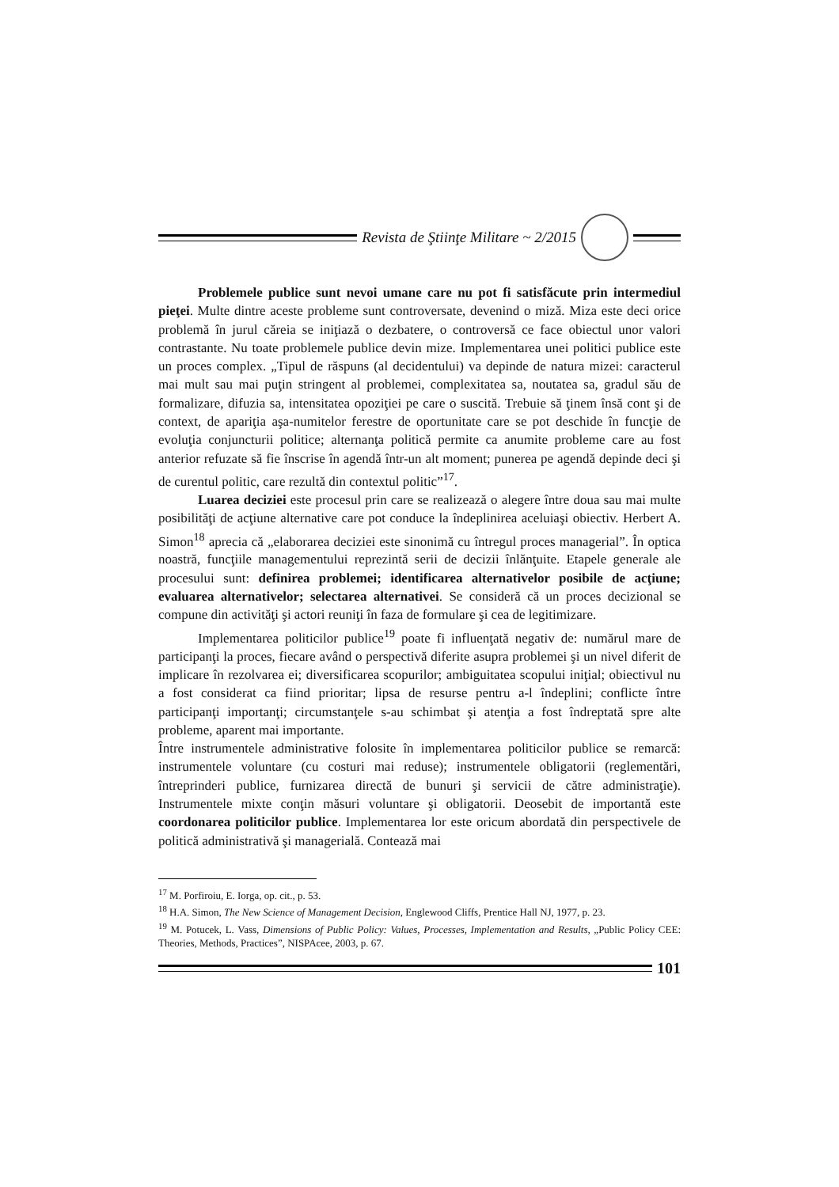Revista de Ştiinţe Militare ~ 2/2015
Problemele publice sunt nevoi umane care nu pot fi satisfăcute prin intermediul pieţei. Multe dintre aceste probleme sunt controversate, devenind o miză. Miza este deci orice problemă în jurul căreia se iniţiază o dezbatere, o controversă ce face obiectul unor valori contrastante. Nu toate problemele publice devin mize. Implementarea unei politici publice este un proces complex. „Tipul de răspuns (al decidentului) va depinde de natura mizei: caracterul mai mult sau mai puţin stringent al problemei, complexitatea sa, noutatea sa, gradul său de formalizare, difuzia sa, intensitatea opoziţiei pe care o suscită. Trebuie să ţinem însă cont şi de context, de apariţia aşa-numitelor ferestre de oportunitate care se pot deschide în funcţie de evoluţia conjuncturii politice; alternanţa politică permite ca anumite probleme care au fost anterior refuzate să fie înscrise în agendă într-un alt moment; punerea pe agendă depinde deci şi de curentul politic, care rezultă din contextul politic”<sup>17</sup>.
Luarea deciziei este procesul prin care se realizează o alegere între doua sau mai multe posibilităţi de acţiune alternative care pot conduce la îndeplinirea aceluiaşi obiectiv. Herbert A. Simon<sup>18</sup> aprecia că „elaborarea deciziei este sinonimă cu întregul proces managerial”. În optica noastră, funcţiile managementului reprezintă serii de decizii înlănţuite. Etapele generale ale procesului sunt: definirea problemei; identificarea alternativelor posibile de acţiune; evaluarea alternativelor; selectarea alternativei. Se consideră că un proces decizional se compune din activităţi şi actori reuniţi în faza de formulare şi cea de legitimizare.
Implementarea politicilor publice<sup>19</sup> poate fi influenţată negativ de: numărul mare de participanţi la proces, fiecare având o perspectivă diferite asupra problemei şi un nivel diferit de implicare în rezolvarea ei; diversificarea scopurilor; ambiguitatea scopului iniţial; obiectivul nu a fost considerat ca fiind prioritar; lipsa de resurse pentru a-l îndeplini; conflicte între participanţi importanţi; circumstanţele s-au schimbat şi atenţia a fost îndreptată spre alte probleme, aparent mai importante.
Între instrumentele administrative folosite în implementarea politicilor publice se remarcă: instrumentele voluntare (cu costuri mai reduse); instrumentele obligatorii (reglementări, întreprinderi publice, furnizarea directă de bunuri şi servicii de către administraţie). Instrumentele mixte conţin măsuri voluntare şi obligatorii. Deosebit de importantă este coordonarea politicilor publice. Implementarea lor este oricum abordată din perspectivele de politică administrativă şi managerială. Contează mai
<sup>17</sup> M. Porfiroiu, E. Iorga, op. cit., p. 53.
<sup>18</sup> H.A. Simon, The New Science of Management Decision, Englewood Cliffs, Prentice Hall NJ, 1977, p. 23.
<sup>19</sup> M. Potucek, L. Vass, Dimensions of Public Policy: Values, Processes, Implementation and Results, „Public Policy CEE: Theories, Methods, Practices”, NISPAcee, 2003, p. 67.
101